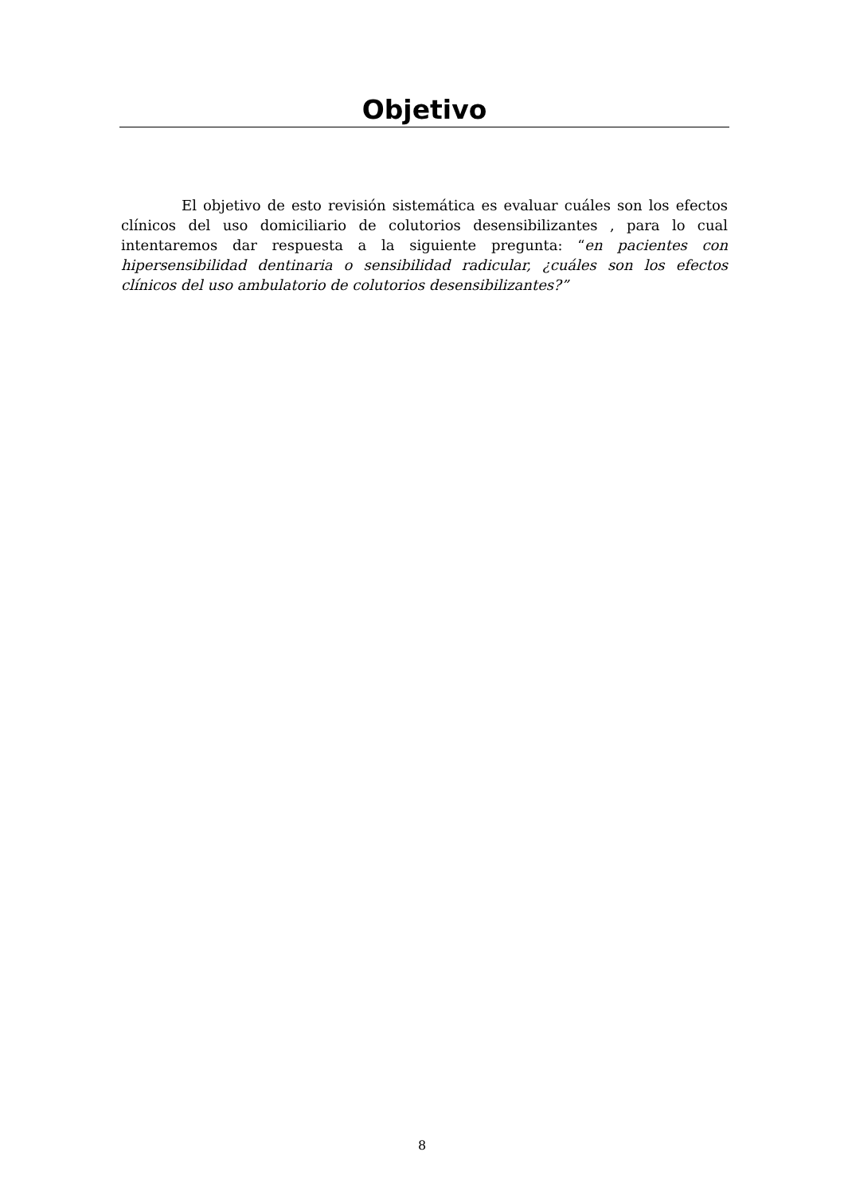Objetivo
El objetivo de esto revisión sistemática es evaluar cuáles son los efectos clínicos del uso domiciliario de colutorios desensibilizantes , para lo cual intentaremos dar respuesta a la siguiente pregunta: “en pacientes con hipersensibilidad dentinaria o sensibilidad radicular, ¿cuáles son los efectos clínicos del uso ambulatorio de colutorios desensibilizantes?”
8